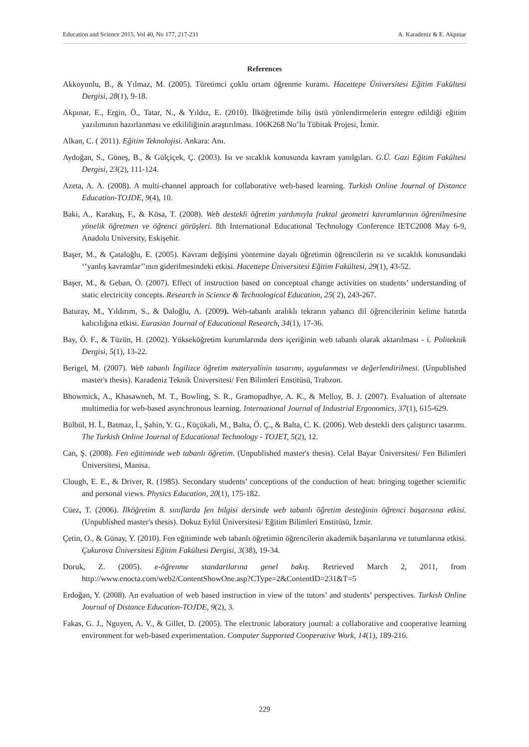Education and Science 2015, Vol 40, No 177, 217-231 A. Karadeniz & E. Akpınar
References
Akkoyunlu, B., & Yılmaz, M. (2005). Türetimci çoklu ortam öğrenme kuramı. Hacettepe Üniversitesi Eğitim Fakültesi Dergisi, 28(1), 9-18.
Akpınar, E., Ergin, Ö., Tatar, N., & Yıldız, E. (2010). İlköğretimde biliş üstü yönlendirmelerin entegre edildiği eğitim yazılımının hazırlanması ve etkililiğinin araştırılması. 106K268 No’lu Tübitak Projesi, İzmir.
Alkan, C. ( 2011). Eğitim Teknolojisi. Ankara: Anı.
Aydoğan, S., Güneş, B., & Gülçiçek, Ç. (2003). Isı ve sıcaklık konusunda kavram yanılgıları. G.Ü. Gazi Eğitim Fakültesi Dergisi, 23(2), 111-124.
Azeta, A. A. (2008). A multi-channel approach for collaborative web-based learning. Turkish Online Journal of Distance Education-TOJDE, 9(4), 10.
Baki, A., Karakuş, F., & Kösa, T. (2008). Web destekli öğretim yardımıyla fraktal geometri kavramlarının öğrenilmesine yönelik öğretmen ve öğrenci görüşleri. 8th International Educational Technology Conference IETC2008 May 6-9, Anadolu University, Eskişehir.
Başer, M., & Çataloğlu, E. (2005). Kavram değişimi yöntemine dayalı öğretimin öğrencilerin ısı ve sıcaklık konusundaki ‘’yanlış kavramlar’’ının giderilmesindeki etkisi. Hacettepe Üniversitesi Eğitim Fakültesi, 29(1), 43-52.
Başer, M., & Geban, Ö. (2007). Effect of instruction based on conceptual change activities on students’ understanding of static electricity concepts. Research in Science & Technological Education, 25( 2), 243-267.
Baturay, M., Yıldırım, S., & Daloğlu, A. (2009). Web-tabanlı aralıklı tekrarın yabancı dil öğrencilerinin kelime hatırda kalıcılığına etkisi. Eurasian Journal of Educational Research, 34(1), 17-36.
Bay, Ö. F., & Tüzün, H. (2002). Yükseköğretim kurumlarında ders içeriğinin web tabanlı olarak aktarılması - i. Politeknik Dergisi, 5(1), 13-22.
Berigel, M. (2007). Web tabanlı İngilizce öğretim materyalinin tasarımı, uygulanması ve değerlendirilmesi. (Unpublished master's thesis). Karadeniz Teknik Üniversitesi/ Fen Bilimleri Enstitüsü, Trabzon.
Bhowmick, A., Khasawneh, M. T., Bowling, S. R., Gramopadhye, A. K., & Melloy, B. J. (2007). Evaluation of alternate multimedia for web-based asynchronous learning. International Journal of Industrial Ergonomics, 37(1), 615-629.
Bülbül, H. İ., Batmaz, İ., Şahin, Y. G., Küçükali, M., Balta, Ö. Ç., & Balta, C. K. (2006). Web destekli ders çalıştırıcı tasarımı. The Turkish Online Journal of Educational Technology - TOJET, 5(2), 12.
Can, Ş. (2008). Fen eğitiminde web tabanlı öğretim. (Unpublished master's thesis). Celal Bayar Üniversitesi/ Fen Bilimleri Üniversitesi, Manisa.
Clough, E. E., & Driver, R. (1985). Secondary students’ conceptions of the conduction of heat: bringing together scientific and personal views. Physics Education, 20(1), 175-182.
Cüez, T. (2006). İlköğretim 8. sınıflarda fen bilgisi dersinde web tabanlı öğretim desteğinin öğrenci başarısına etkisi. (Unpublished master's thesis). Dokuz Eylül Üniversitesi/ Eğitim Bilimleri Enstitüsü, İzmir.
Çetin, O., & Günay, Y. (2010). Fen eğitiminde web tabanlı öğretimin öğrencilerin akademik başarılarına ve tutumlarına etkisi. Çukurova Üniversitesi Eğitim Fakültesi Dergisi, 3(38), 19-34.
Doruk, Z. (2005). e-öğrenme standartlarına genel bakış. Retrieved March 2, 2011, from http://www.enocta.com/web2/ContentShowOne.asp?CType=2&ContentID=231&T=5
Erdoğan, Y. (2008). An evaluation of web based instruction in view of the tutors’ and students’ perspectives. Turkish Online Journal of Distance Education-TOJDE, 9(2), 3.
Fakas, G. J., Nguyen, A. V., & Gillet, D. (2005). The electronic laboratory journal: a collaborative and cooperative learning environment for web-based experimentation. Computer Supported Cooperative Work, 14(1), 189-216.
229